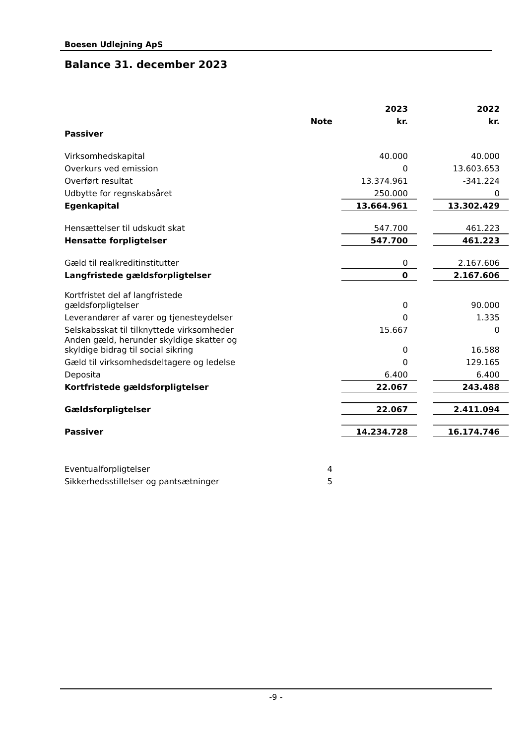Boesen Udlejning ApS
Balance 31. december 2023
| | | 2023 | 2022 |
| --- | --- | --- | --- |
| | Note | kr. | kr. |
| Passiver | | | |
| Virksomhedskapital | | 40.000 | 40.000 |
| Overkurs ved emission | | 0 | 13.603.653 |
| Overført resultat | | 13.374.961 | -341.224 |
| Udbytte for regnskabsåret | | 250.000 | 0 |
| Egenkapital | | 13.664.961 | 13.302.429 |
| Hensættelser til udskudt skat | | 547.700 | 461.223 |
| Hensatte forpligtelser | | 547.700 | 461.223 |
| Gæld til realkreditinstitutter | | 0 | 2.167.606 |
| Langfristede gældsforpligtelser | | 0 | 2.167.606 |
| Kortfristet del af langfristede gældsforpligtelser | | 0 | 90.000 |
| Leverandører af varer og tjenesteydelser | | 0 | 1.335 |
| Selskabsskat til tilknyttede virksomheder | | 15.667 | 0 |
| Anden gæld, herunder skyldige skatter og skyldige bidrag til social sikring | | 0 | 16.588 |
| Gæld til virksomhedsdeltagere og ledelse | | 0 | 129.165 |
| Deposita | | 6.400 | 6.400 |
| Kortfristede gældsforpligtelser | | 22.067 | 243.488 |
| Gældsforpligtelser | | 22.067 | 2.411.094 |
| Passiver | | 14.234.728 | 16.174.746 |
| Eventualforpligtelser | 4 | | |
| Sikkerhedsstillelser og pantsætninger | 5 | | |
-9 -